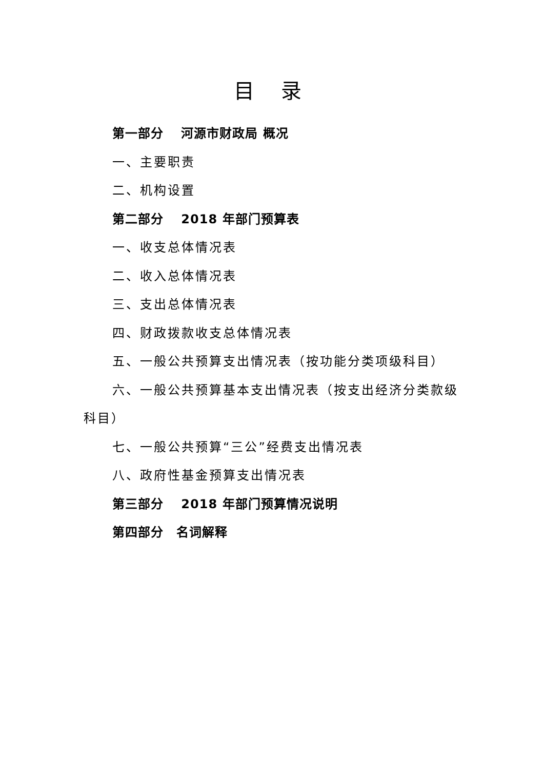目 录
第一部分　 河源市财政局 概况
一、主要职责
二、机构设置
第二部分　 2018 年部门预算表
一、收支总体情况表
二、收入总体情况表
三、支出总体情况表
四、财政拨款收支总体情况表
五、一般公共预算支出情况表（按功能分类项级科目）
六、一般公共预算基本支出情况表（按支出经济分类款级科目）
七、一般公共预算“三公”经费支出情况表
八、政府性基金预算支出情况表
第三部分　 2018 年部门预算情况说明
第四部分　名词解释